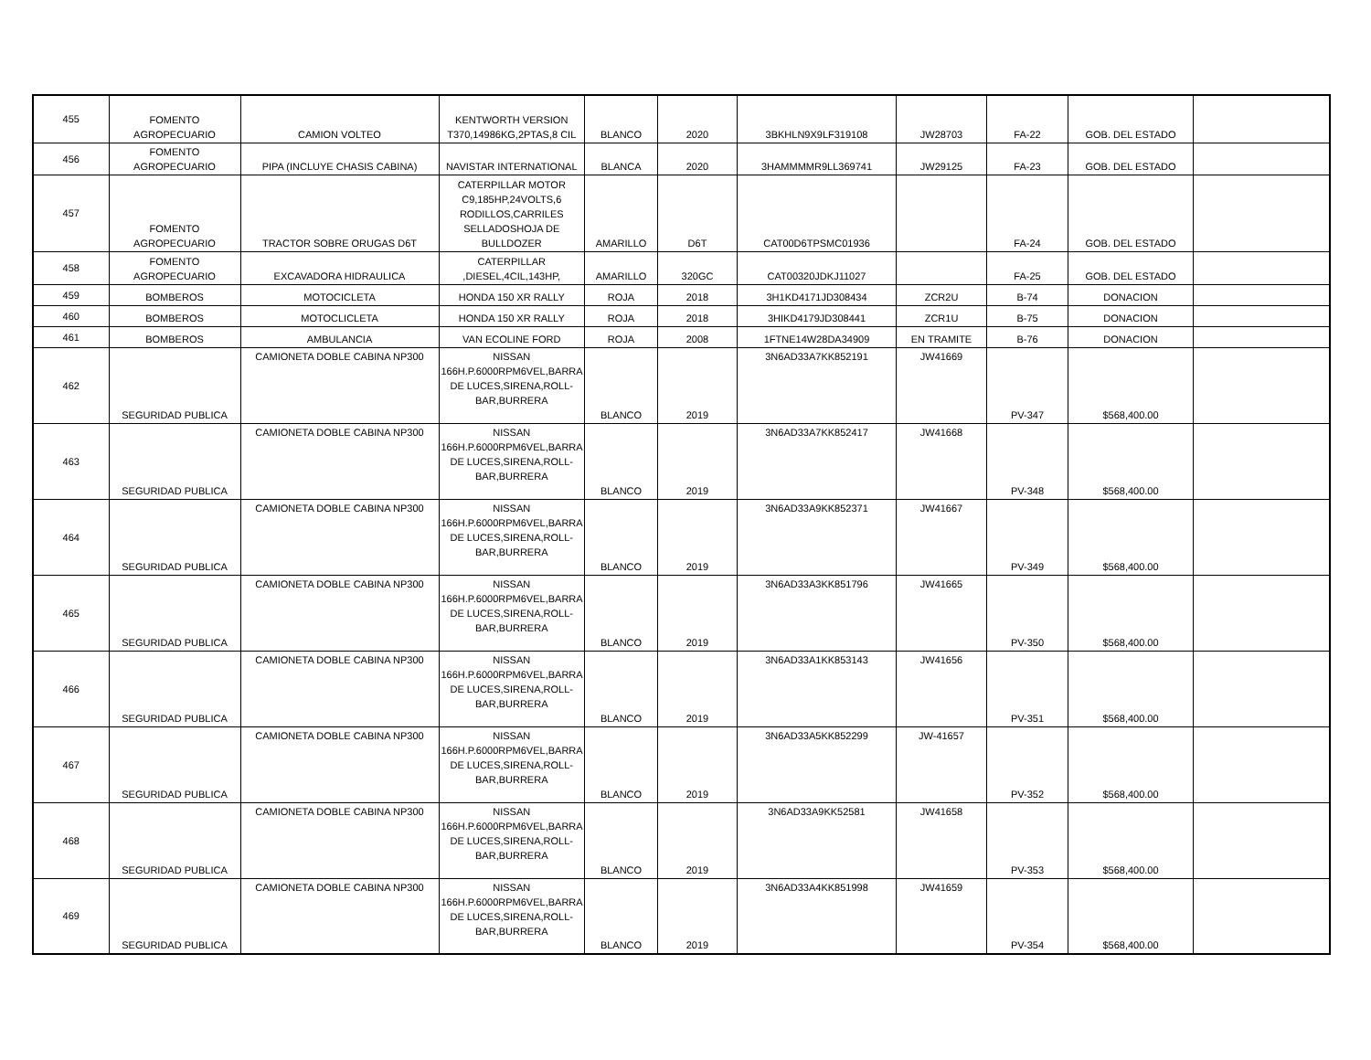| 455 | FOMENTO AGROPECUARIO | CAMION VOLTEO | KENTWORTH VERSION T370,14986KG,2PTAS,8 CIL | BLANCO | 2020 | 3BKHLN9X9LF319108 | JW28703 | FA-22 | GOB. DEL ESTADO | |
| 456 | FOMENTO AGROPECUARIO | PIPA (INCLUYE CHASIS CABINA) | NAVISTAR INTERNATIONAL | BLANCA | 2020 | 3HAMMMMR9LL369741 | JW29125 | FA-23 | GOB. DEL ESTADO | |
| 457 | FOMENTO AGROPECUARIO | TRACTOR SOBRE ORUGAS D6T | CATERPILLAR MOTOR C9,185HP,24VOLTS,6 RODILLOS,CARRILES SELLADOSHOJA DE BULLDOZER | AMARILLO | D6T | CAT00D6TPSMC01936 | | FA-24 | GOB. DEL ESTADO | |
| 458 | FOMENTO AGROPECUARIO | EXCAVADORA HIDRAULICA | CATERPILLAR ,DIESEL,4CIL,143HP, | AMARILLO | 320GC | CAT00320JDKJ11027 | | FA-25 | GOB. DEL ESTADO | |
| 459 | BOMBEROS | MOTOCICLETA | HONDA 150 XR RALLY | ROJA | 2018 | 3H1KD4171JD308434 | ZCR2U | B-74 | DONACION | |
| 460 | BOMBEROS | MOTOCLICLETA | HONDA 150 XR RALLY | ROJA | 2018 | 3HIKD4179JD308441 | ZCR1U | B-75 | DONACION | |
| 461 | BOMBEROS | AMBULANCIA | VAN ECOLINE FORD | ROJA | 2008 | 1FTNE14W28DA34909 | EN TRAMITE | B-76 | DONACION | |
| 462 | SEGURIDAD PUBLICA | CAMIONETA DOBLE CABINA NP300 | NISSAN 166H.P.6000RPM6VEL,BARRA DE LUCES,SIRENA,ROLL-BAR,BURRERA | BLANCO | 2019 | 3N6AD33A7KK852191 | JW41669 | PV-347 | $568,400.00 | |
| 463 | SEGURIDAD PUBLICA | CAMIONETA DOBLE CABINA NP300 | NISSAN 166H.P.6000RPM6VEL,BARRA DE LUCES,SIRENA,ROLL-BAR,BURRERA | BLANCO | 2019 | 3N6AD33A7KK852417 | JW41668 | PV-348 | $568,400.00 | |
| 464 | SEGURIDAD PUBLICA | CAMIONETA DOBLE CABINA NP300 | NISSAN 166H.P.6000RPM6VEL,BARRA DE LUCES,SIRENA,ROLL-BAR,BURRERA | BLANCO | 2019 | 3N6AD33A9KK852371 | JW41667 | PV-349 | $568,400.00 | |
| 465 | SEGURIDAD PUBLICA | CAMIONETA DOBLE CABINA NP300 | NISSAN 166H.P.6000RPM6VEL,BARRA DE LUCES,SIRENA,ROLL-BAR,BURRERA | BLANCO | 2019 | 3N6AD33A3KK851796 | JW41665 | PV-350 | $568,400.00 | |
| 466 | SEGURIDAD PUBLICA | CAMIONETA DOBLE CABINA NP300 | NISSAN 166H.P.6000RPM6VEL,BARRA DE LUCES,SIRENA,ROLL-BAR,BURRERA | BLANCO | 2019 | 3N6AD33A1KK853143 | JW41656 | PV-351 | $568,400.00 | |
| 467 | SEGURIDAD PUBLICA | CAMIONETA DOBLE CABINA NP300 | NISSAN 166H.P.6000RPM6VEL,BARRA DE LUCES,SIRENA,ROLL-BAR,BURRERA | BLANCO | 2019 | 3N6AD33A5KK852299 | JW-41657 | PV-352 | $568,400.00 | |
| 468 | SEGURIDAD PUBLICA | CAMIONETA DOBLE CABINA NP300 | NISSAN 166H.P.6000RPM6VEL,BARRA DE LUCES,SIRENA,ROLL-BAR,BURRERA | BLANCO | 2019 | 3N6AD33A9KK52581 | JW41658 | PV-353 | $568,400.00 | |
| 469 | SEGURIDAD PUBLICA | CAMIONETA DOBLE CABINA NP300 | NISSAN 166H.P.6000RPM6VEL,BARRA DE LUCES,SIRENA,ROLL-BAR,BURRERA | BLANCO | 2019 | 3N6AD33A4KK851998 | JW41659 | PV-354 | $568,400.00 | |